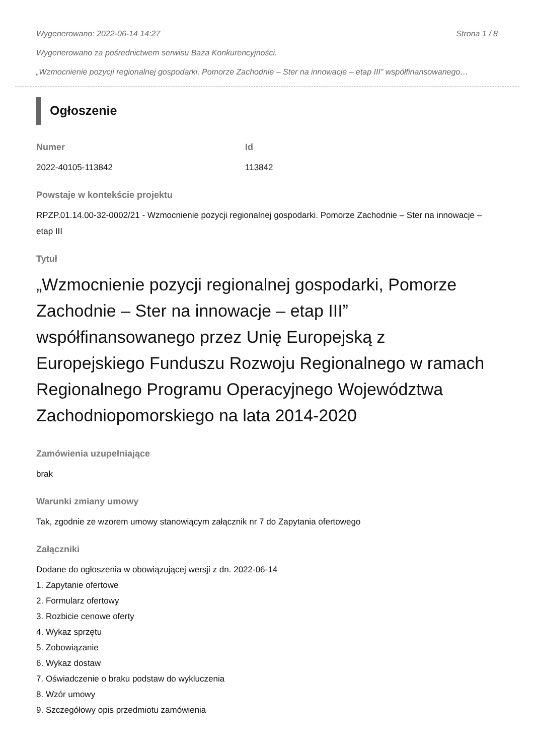Wygenerowano: 2022-06-14 14:27 Strona 1 / 8
Wygenerowano za pośrednictwem serwisu Baza Konkurencyjności.
„Wzmocnienie pozycji regionalnej gospodarki, Pomorze Zachodnie – Ster na innowacje – etap III” współfinansowanego…
Ogłoszenie
Numer
2022-40105-113842
Id
113842
Powstaje w kontekście projektu
RPZP.01.14.00-32-0002/21 - Wzmocnienie pozycji regionalnej gospodarki. Pomorze Zachodnie – Ster na innowacje – etap III
Tytuł
„Wzmocnienie pozycji regionalnej gospodarki, Pomorze Zachodnie – Ster na innowacje – etap III” współfinansowanego przez Unię Europejską z Europejskiego Funduszu Rozwoju Regionalnego w ramach Regionalnego Programu Operacyjnego Województwa Zachodniopomorskiego na lata 2014-2020
Zamówienia uzupełniające
brak
Warunki zmiany umowy
Tak, zgodnie ze wzorem umowy stanowiącym załącznik nr 7 do Zapytania ofertowego
Załączniki
Dodane do ogłoszenia w obowiązującej wersji z dn. 2022-06-14
1. Zapytanie ofertowe
2. Formularz ofertowy
3. Rozbicie cenowe oferty
4. Wykaz sprzętu
5. Zobowiązanie
6. Wykaz dostaw
7. Oświadczenie o braku podstaw do wykluczenia
8. Wzór umowy
9. Szczegółowy opis przedmiotu zamówienia